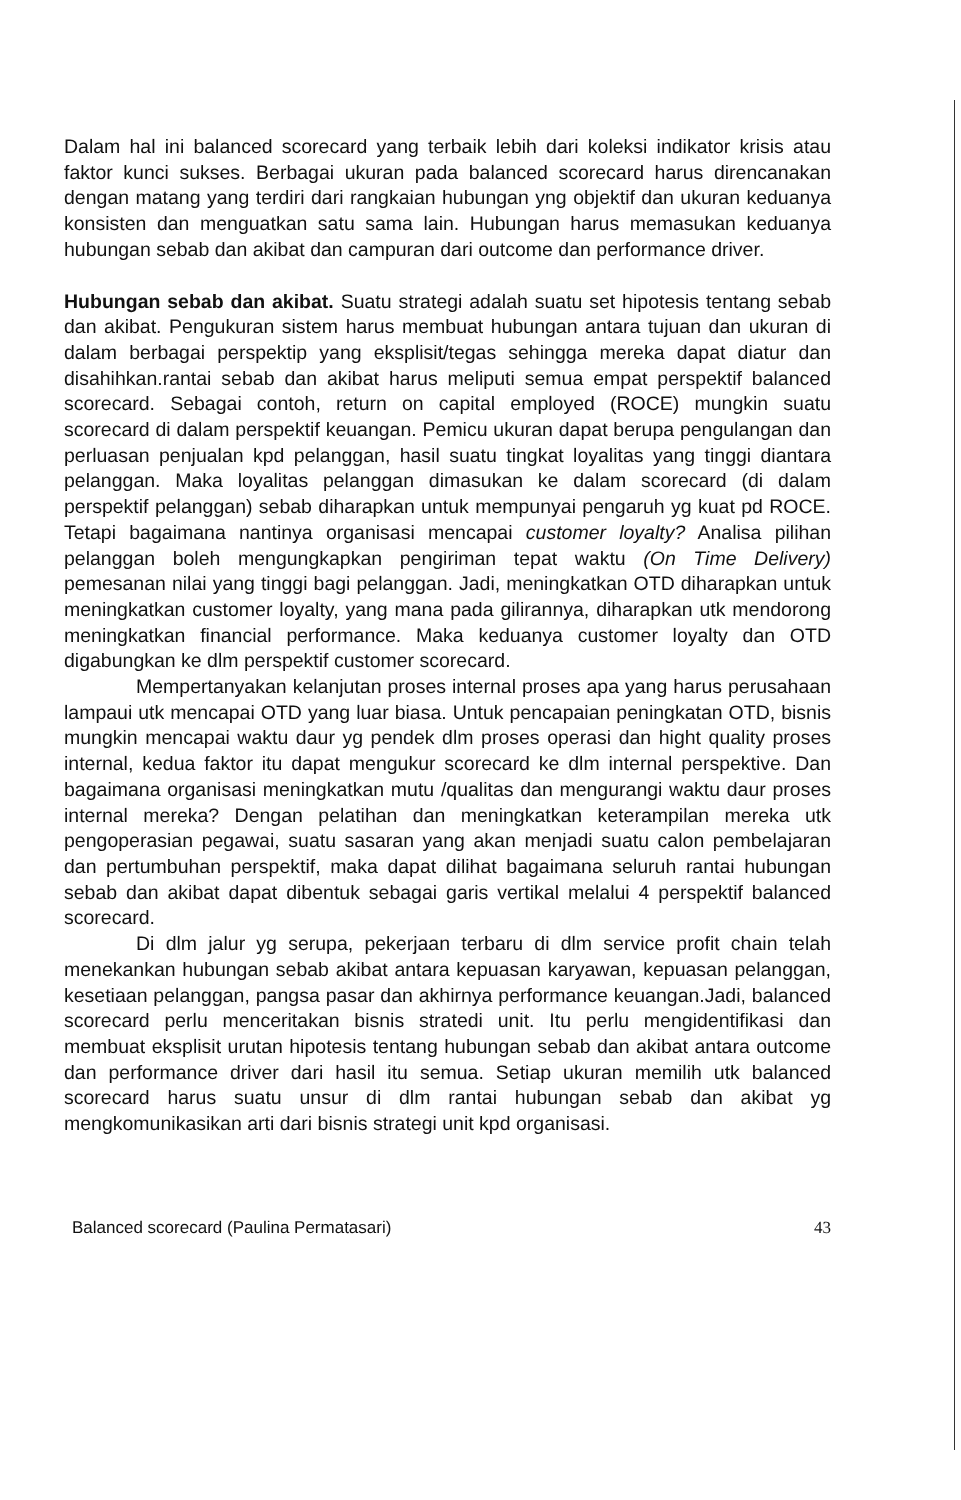Dalam hal ini balanced scorecard yang terbaik lebih dari koleksi indikator krisis atau faktor kunci sukses. Berbagai ukuran pada balanced scorecard harus direncanakan dengan matang yang terdiri dari rangkaian hubungan yng objektif dan ukuran keduanya konsisten dan menguatkan satu sama lain. Hubungan harus memasukan keduanya hubungan sebab dan akibat dan campuran dari outcome dan performance driver.
Hubungan sebab dan akibat. Suatu strategi adalah suatu set hipotesis tentang sebab dan akibat. Pengukuran sistem harus membuat hubungan antara tujuan dan ukuran di dalam berbagai perspektip yang eksplisit/tegas sehingga mereka dapat diatur dan disahihkan.rantai sebab dan akibat harus meliputi semua empat perspektif balanced scorecard. Sebagai contoh, return on capital employed (ROCE) mungkin suatu scorecard di dalam perspektif keuangan. Pemicu ukuran dapat berupa pengulangan dan perluasan penjualan kpd pelanggan, hasil suatu tingkat loyalitas yang tinggi diantara pelanggan. Maka loyalitas pelanggan dimasukan ke dalam scorecard (di dalam perspektif pelanggan) sebab diharapkan untuk mempunyai pengaruh yg kuat pd ROCE. Tetapi bagaimana nantinya organisasi mencapai customer loyalty? Analisa pilihan pelanggan boleh mengungkapkan pengiriman tepat waktu (On Time Delivery) pemesanan nilai yang tinggi bagi pelanggan. Jadi, meningkatkan OTD diharapkan untuk meningkatkan customer loyalty, yang mana pada gilirannya, diharapkan utk mendorong meningkatkan financial performance. Maka keduanya customer loyalty dan OTD digabungkan ke dlm perspektif customer scorecard.
Mempertanyakan kelanjutan proses internal proses apa yang harus perusahaan lampaui utk mencapai OTD yang luar biasa. Untuk pencapaian peningkatan OTD, bisnis mungkin mencapai waktu daur yg pendek dlm proses operasi dan hight quality proses internal, kedua faktor itu dapat mengukur scorecard ke dlm internal perspektive. Dan bagaimana organisasi meningkatkan mutu /qualitas dan mengurangi waktu daur proses internal mereka? Dengan pelatihan dan meningkatkan keterampilan mereka utk pengoperasian pegawai, suatu sasaran yang akan menjadi suatu calon pembelajaran dan pertumbuhan perspektif, maka dapat dilihat bagaimana seluruh rantai hubungan sebab dan akibat dapat dibentuk sebagai garis vertikal melalui 4 perspektif balanced scorecard.
Di dlm jalur yg serupa, pekerjaan terbaru di dlm service profit chain telah menekankan hubungan sebab akibat antara kepuasan karyawan, kepuasan pelanggan, kesetiaan pelanggan, pangsa pasar dan akhirnya performance keuangan.Jadi, balanced scorecard perlu menceritakan bisnis stratedi unit. Itu perlu mengidentifikasi dan membuat eksplisit urutan hipotesis tentang hubungan sebab dan akibat antara outcome dan performance driver dari hasil itu semua. Setiap ukuran memilih utk balanced scorecard harus suatu unsur di dlm rantai hubungan sebab dan akibat yg mengkomunikasikan arti dari bisnis strategi unit kpd organisasi.
Balanced scorecard (Paulina Permatasari) 43